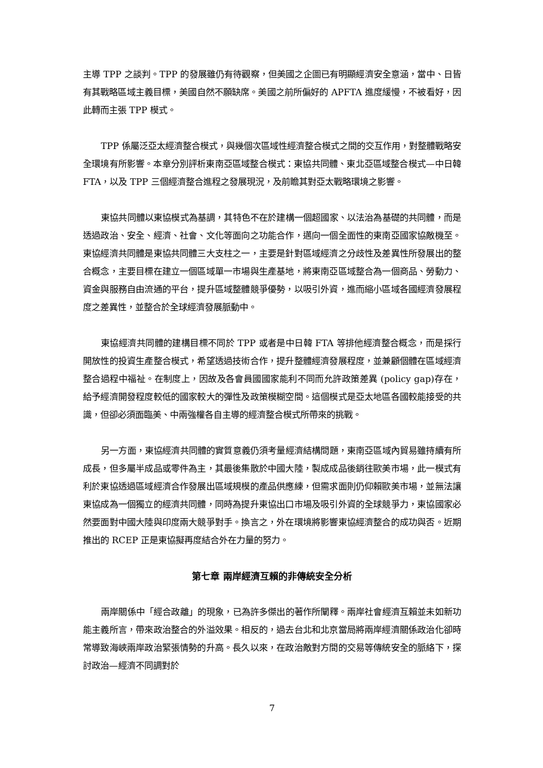主導 TPP 之談判。TPP 的發展雖仍有待觀察，但美國之企圖已有明顯經濟安全意涵，當中、日皆有其戰略區域主義目標，美國自然不願缺席。美國之前所偏好的 APFTA 進度緩慢，不被看好，因此轉而主張 TPP 模式。
TPP 係屬泛亞太經濟整合模式，與幾個次區域性經濟整合模式之間的交互作用，對整體戰略安全環境有所影響。本章分別評析東南亞區域整合模式：東協共同體、東北亞區域整合模式—中日韓 FTA，以及 TPP 三個經濟整合進程之發展現況，及前瞻其對亞太戰略環境之影響。
東協共同體以東協模式為基調，其特色不在於建構一個超國家、以法治為基礎的共同體，而是透過政治、安全、經濟、社會、文化等面向之功能合作，邁向一個全面性的東南亞國家協敵機至。東協經濟共同體是東協共同體三大支柱之一，主要是針對區域經濟之分歧性及差異性所發展出的整合概念，主要目標在建立一個區域單一市場與生產基地，將東南亞區域整合為一個商品、勞動力、資金與服務自由流通的平台，提升區域整體競爭優勢，以吸引外資，進而縮小區域各國經濟發展程度之差異性，並整合於全球經濟發展脈動中。
東協經濟共同體的建構目標不同於 TPP 或者是中日韓 FTA 等排他經濟整合概念，而是採行開放性的投資生產整合模式，希望透過技術合作，提升整體經濟發展程度，並兼顧個體在區域經濟整合過程中福祉。在制度上，因故及各會員國國家能利不同而允許政策差異 (policy gap)存在，給予經濟開發程度較低的國家較大的彈性及政策模糊空間。這個模式是亞太地區各國較能接受的共識，但卻必須面臨美、中兩強權各自主導的經濟整合模式所帶來的挑戰。
另一方面，東協經濟共同體的實質意義仍須考量經濟結構問題，東南亞區域內貿易雖持續有所成長，但多屬半成品或零件為主，其最後集散於中國大陸，製成成品後銷往歐美市場，此一模式有利於東協透過區域經濟合作發展出區域規模的產品供應練，但需求面則仍仰賴歐美市場，並無法讓東協成為一個獨立的經濟共同體，同時為提升東協出口市場及吸引外資的全球競爭力，東協國家必然要面對中國大陸與印度兩大競爭對手。換言之，外在環境將影響東協經濟整合的成功與否。近期推出的 RCEP 正是東協擬再度結合外在力量的努力。
第七章 兩岸經濟互賴的非傳統安全分析
兩岸關係中「經合政離」的現象，已為許多傑出的著作所闡釋。兩岸社會經濟互賴並未如新功能主義所言，帶來政治整合的外溢效果。相反的，過去台北和北京當局將兩岸經濟關係政治化卻時常導致海峽兩岸政治緊張情勢的升高。長久以來，在政治敵對方間的交易等傳統安全的脈絡下，探討政治—經濟不同調對於
7